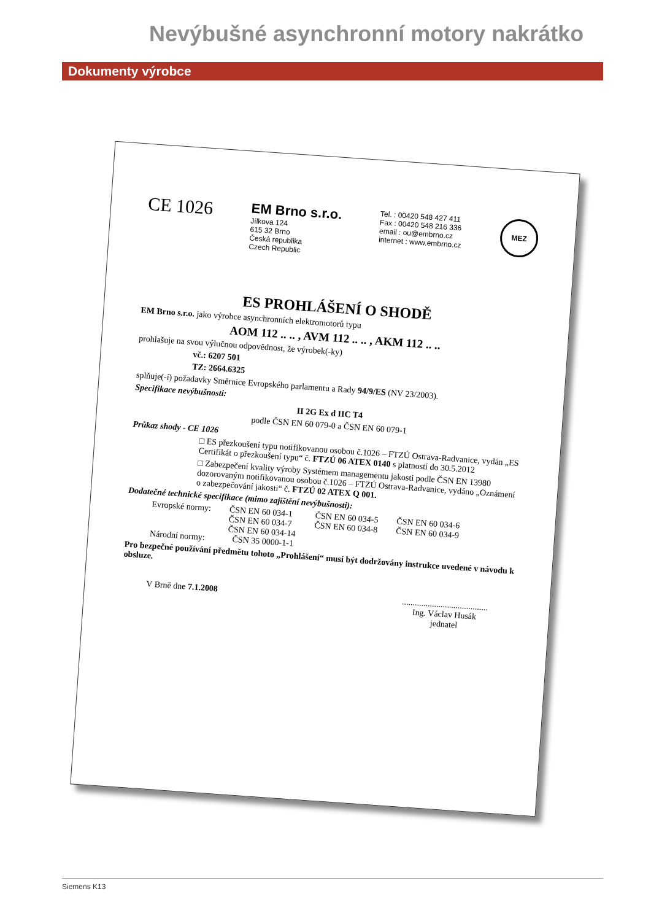Nevýbušné asynchronní motory nakrátko
Dokumenty výrobce
CE 1026
EM Brno s.r.o.
Jílkova 124
615 32 Brno
Česká republika
Czech Republic
Tel. : 00420 548 427 411
Fax : 00420 548 216 336
email : ou@embrno.cz
internet : www.embrno.cz
MEZ
ES PROHLÁŠENÍ O SHODĚ
EM Brno s.r.o. jako výrobce asynchronních elektromotorů typu
AOM 112 .. .. , AVM 112 .. .. , AKM 112 .. ..
prohlašuje na svou výlučnou odpovědnost, že výrobek(-ky)
vč.: 6207 501
TZ: 2664.6325
splňuje(-í) požadavky Směrnice Evropského parlamentu a Rady 94/9/ES (NV 23/2003).
Specifikace nevýbušnosti:
II 2G Ex d IIC T4
podle ČSN EN 60 079-0 a ČSN EN 60 079-1
Průkaz shody - CE 1026
□ ES přezkoušení typu notifikovanou osobou č.1026 – FTZÚ Ostrava-Radvanice, vydán „ES Certifikát o přezkoušení typu“ č. FTZÚ 06 ATEX 0140 s platností do 30.5.2012
□ Zabezpečení kvality výroby Systémem managementu jakosti podle ČSN EN 13980 dozorovaným notifikovanou osobou č.1026 – FTZÚ Ostrava-Radvanice, vydáno „Oznámení o zabezpečování jakosti“ č. FTZÚ 02 ATEX Q 001.
Dodatečné technické specifikace (mimo zajištění nevýbušnosti):
Evropské normy:
ČSN EN 60 034-1
ČSN EN 60 034-7
ČSN EN 60 034-14
ČSN EN 60 034-5
ČSN EN 60 034-8
ČSN EN 60 034-6
ČSN EN 60 034-9
Národní normy:
ČSN 35 0000-1-1
Pro bezpečné používání předmětu tohoto „Prohlášení“ musí být dodržovány instrukce uvedené v návodu k obsluze.
V Brně dne 7.1.2008
........................................
Ing. Václav Husák
jednatel
Siemens K13